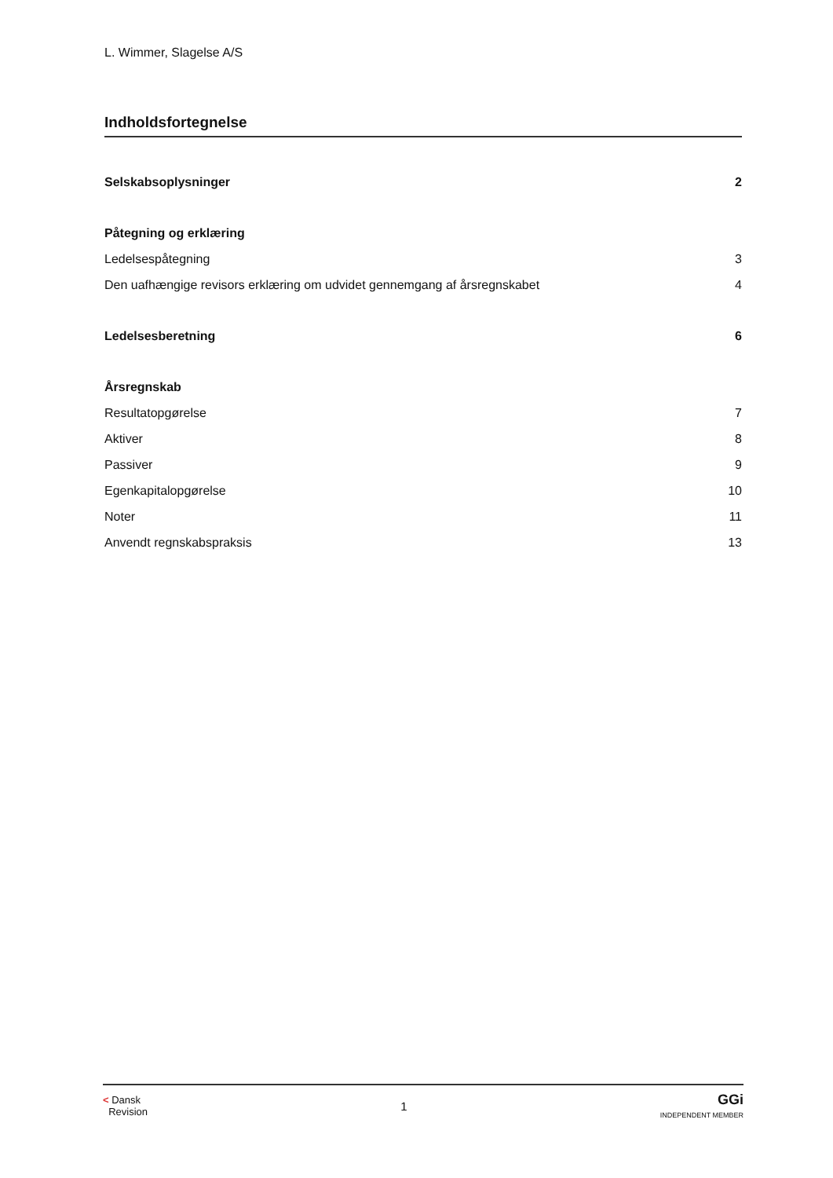L. Wimmer, Slagelse A/S
Indholdsfortegnelse
Selskabsoplysninger 2
Påtegning og erklæring
Ledelsespåtegning 3
Den uafhængige revisors erklæring om udvidet gennemgang af årsregnskabet 4
Ledelsesberetning 6
Årsregnskab
Resultatopgørelse 7
Aktiver 8
Passiver 9
Egenkapitalopgørelse 10
Noter 11
Anvendt regnskabspraksis 13
< Dansk
Revision
1
GGi
INDEPENDENT MEMBER